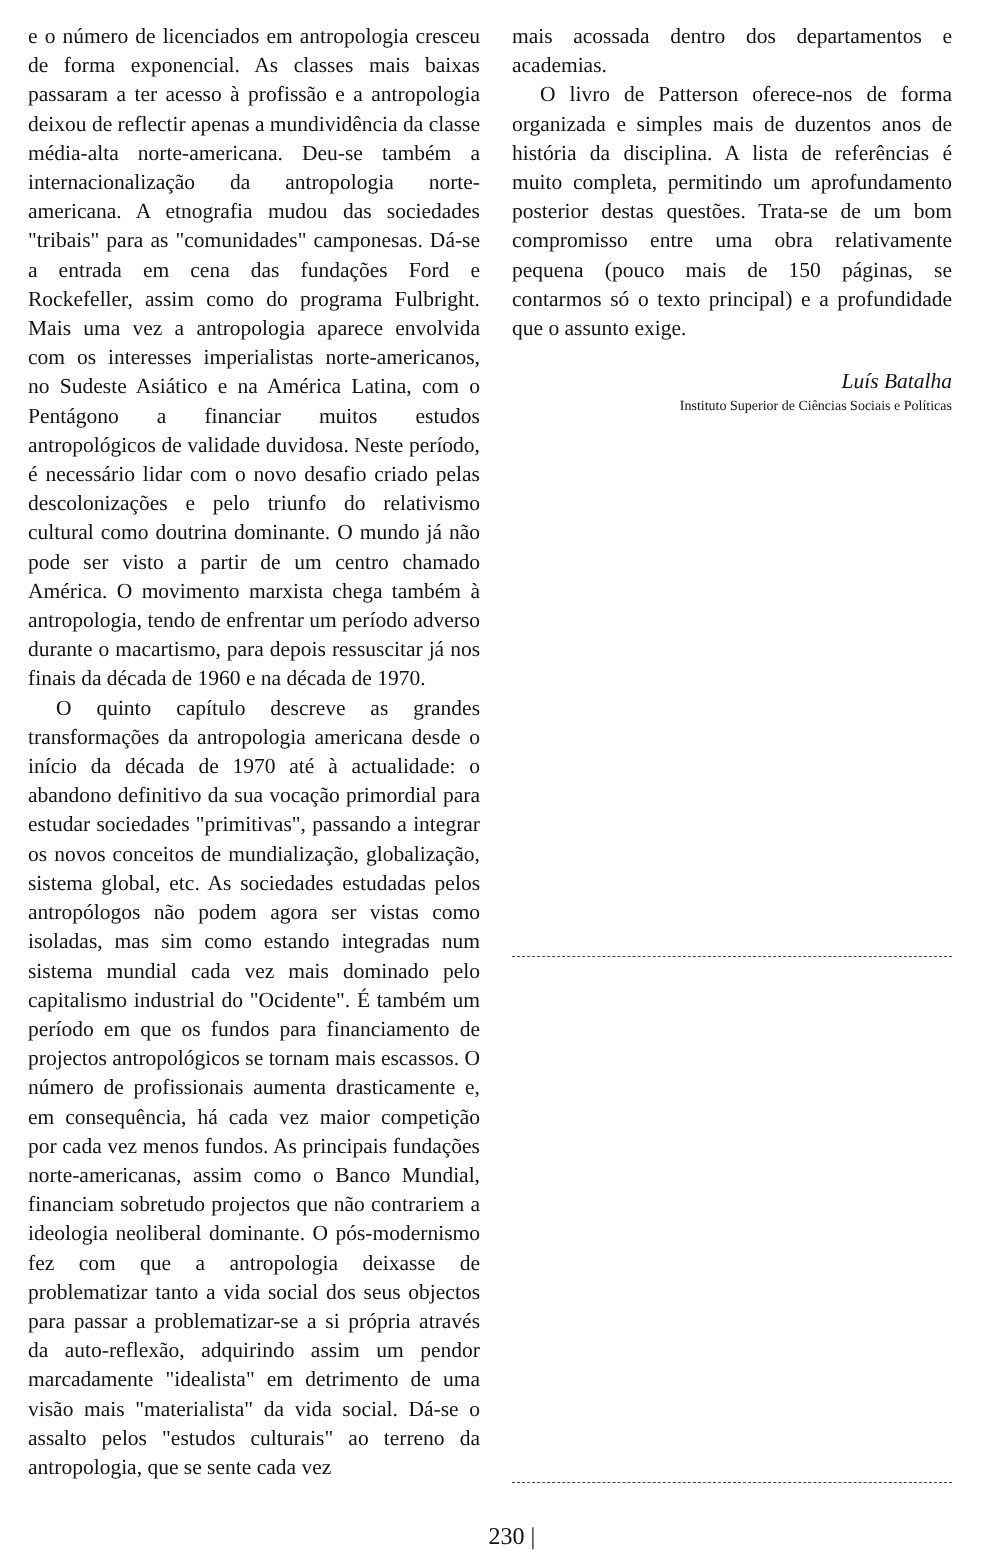e o número de licenciados em antropologia cresceu de forma exponencial. As classes mais baixas passaram a ter acesso à profissão e a antropologia deixou de reflectir apenas a mundividência da classe média-alta norte-americana. Deu-se também a internacionalização da antropologia norte-americana. A etnografia mudou das sociedades "tribais" para as "comunidades" camponesas. Dá-se a entrada em cena das fundações Ford e Rockefeller, assim como do programa Fulbright. Mais uma vez a antropologia aparece envolvida com os interesses imperialistas norte-americanos, no Sudeste Asiático e na América Latina, com o Pentágono a financiar muitos estudos antropológicos de validade duvidosa. Neste período, é necessário lidar com o novo desafio criado pelas descolonizações e pelo triunfo do relativismo cultural como doutrina dominante. O mundo já não pode ser visto a partir de um centro chamado América. O movimento marxista chega também à antropologia, tendo de enfrentar um período adverso durante o macartismo, para depois ressuscitar já nos finais da década de 1960 e na década de 1970.
O quinto capítulo descreve as grandes transformações da antropologia americana desde o início da década de 1970 até à actualidade: o abandono definitivo da sua vocação primordial para estudar sociedades "primitivas", passando a integrar os novos conceitos de mundialização, globalização, sistema global, etc. As sociedades estudadas pelos antropólogos não podem agora ser vistas como isoladas, mas sim como estando integradas num sistema mundial cada vez mais dominado pelo capitalismo industrial do "Ocidente". É também um período em que os fundos para financiamento de projectos antropológicos se tornam mais escassos. O número de profissionais aumenta drasticamente e, em consequência, há cada vez maior competição por cada vez menos fundos. As principais fundações norte-americanas, assim como o Banco Mundial, financiam sobretudo projectos que não contrariem a ideologia neoliberal dominante. O pós-modernismo fez com que a antropologia deixasse de problematizar tanto a vida social dos seus objectos para passar a problematizar-se a si própria através da auto-reflexão, adquirindo assim um pendor marcadamente "idealista" em detrimento de uma visão mais "materialista" da vida social. Dá-se o assalto pelos "estudos culturais" ao terreno da antropologia, que se sente cada vez
mais acossada dentro dos departamentos e academias.
O livro de Patterson oferece-nos de forma organizada e simples mais de duzentos anos de história da disciplina. A lista de referências é muito completa, permitindo um aprofundamento posterior destas questões. Trata-se de um bom compromisso entre uma obra relativamente pequena (pouco mais de 150 páginas, se contarmos só o texto principal) e a profundidade que o assunto exige.
Luís Batalha
Instituto Superior de Ciências Sociais e Políticas
230 |